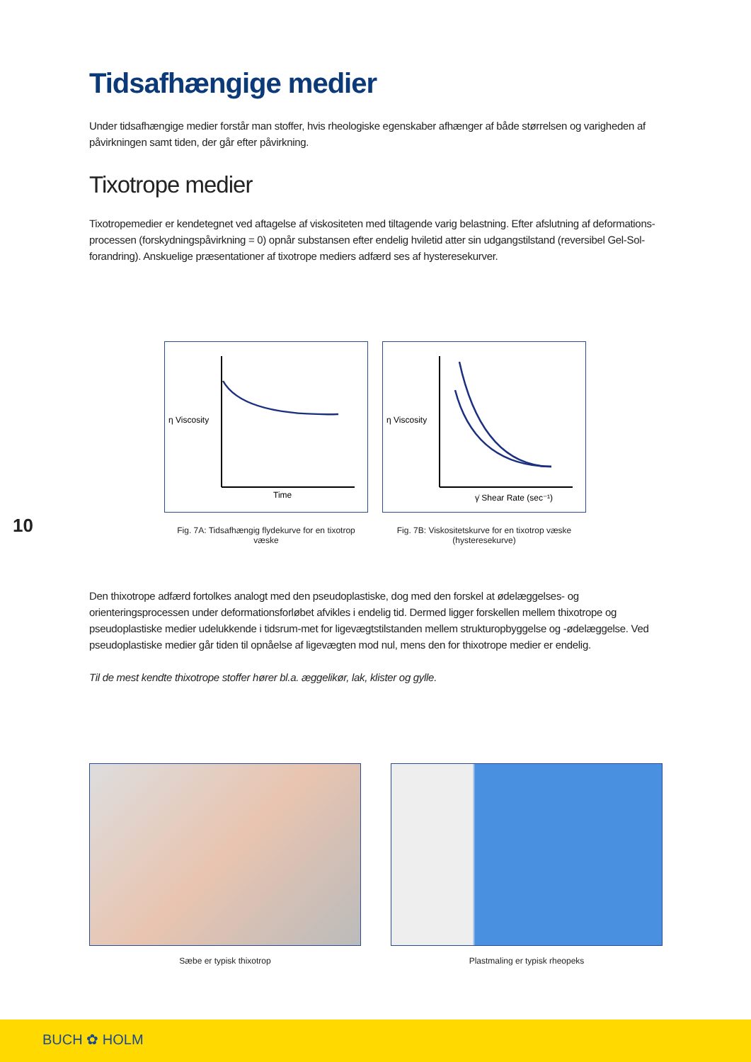Tidsafhængige medier
Under tidsafhængige medier forstår man stoffer, hvis rheologiske egenskaber afhænger af både størrelsen og varigheden af påvirkningen samt tiden, der går efter påvirkning.
Tixotrope medier
Tixotropemedier er kendetegnet ved aftagelse af viskositeten med tiltagende varig belastning. Efter afslutning af deformations-processen (forskydningspåvirkning = 0) opnår substansen efter endelig hviletid atter sin udgangstilstand (reversibel Gel-Sol-forandring). Anskuelige præsentationer af tixotrope mediers adfærd ses af hysteresekurver.
η Viscosity
Time
Fig. 7A: Tidsafhængig flydekurve for en tixotrop væske
η Viscosity
γ̇ Shear Rate (sec⁻¹)
Fig. 7B: Viskositetskurve for en tixotrop væske (hysteresekurve)
10
Den thixotrope adfærd fortolkes analogt med den pseudoplastiske, dog med den forskel at ødelæggelses- og orienteringsprocessen under deformationsforløbet afvikles i endelig tid. Dermed ligger forskellen mellem thixotrope og pseudoplastiske medier udelukkende i tidsrum-met for ligevægtstilstanden mellem strukturopbyggelse og -ødelæggelse. Ved pseudoplastiske medier går tiden til opnåelse af ligevægten mod nul, mens den for thixotrope medier er endelig.
Til de mest kendte thixotrope stoffer hører bl.a. æggelikør, lak, klister og gylle.
Sæbe er typisk thixotrop Plastmaling er typisk rheopeks
BUCH ✿ HOLM